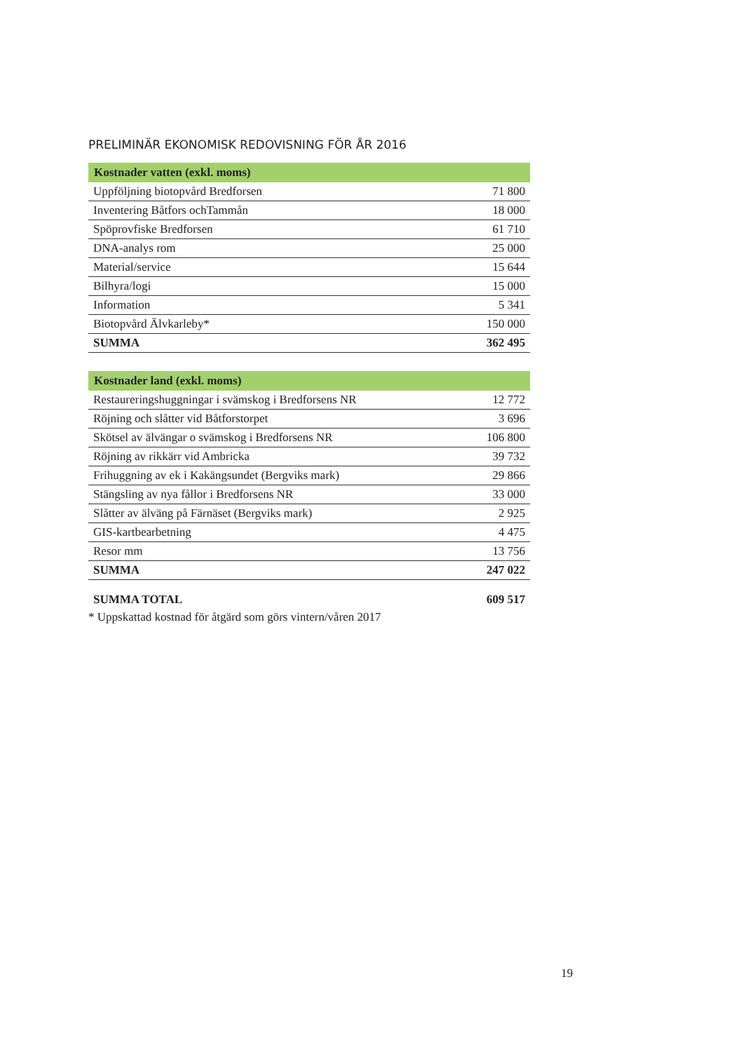PRELIMINÄR EKONOMISK REDOVISNING FÖR ÅR 2016
| Kostnader vatten (exkl. moms) | |
| --- | --- |
| Uppföljning biotopvård Bredforsen | 71 800 |
| Inventering Båtfors ochTammån | 18 000 |
| Spöprovfiske Bredforsen | 61 710 |
| DNA-analys rom | 25 000 |
| Material/service | 15 644 |
| Bilhyra/logi | 15 000 |
| Information | 5 341 |
| Biotopvård Älvkarleby* | 150 000 |
| SUMMA | 362 495 |
| Kostnader land (exkl. moms) | |
| --- | --- |
| Restaureringshuggningar i svämskog i Bredforsens NR | 12 772 |
| Röjning och slåtter vid Båtforstorpet | 3 696 |
| Skötsel av älvängar o svämskog i Bredforsens NR | 106 800 |
| Röjning av rikkärr vid Ambricka | 39 732 |
| Frihuggning av ek i Kakängsundet (Bergviks mark) | 29 866 |
| Stängsling av nya fållor i Bredforsens NR | 33 000 |
| Slåtter av älväng på Färnäset (Bergviks mark) | 2 925 |
| GIS-kartbearbetning | 4 475 |
| Resor mm | 13 756 |
| SUMMA | 247 022 |
| SUMMA TOTAL | 609 517 |
* Uppskattad kostnad för åtgärd som görs vintern/våren 2017
19